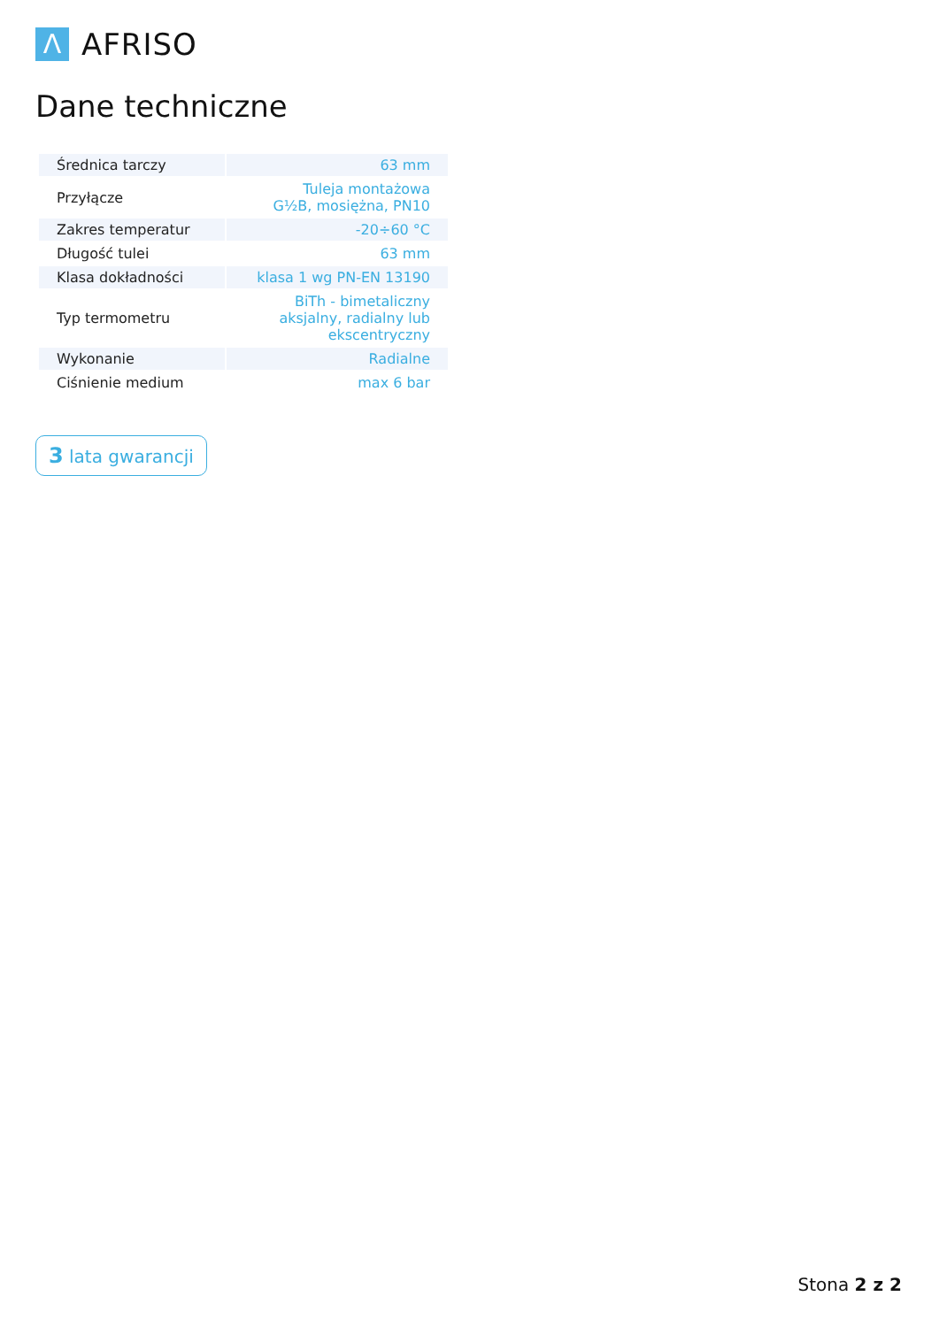Λ
AFRISO
Dane techniczne
| Średnica tarczy | 63 mm |
| Przyłącze | Tuleja montażowa G½B, mosiężna, PN10 |
| Zakres temperatur | -20÷60 °C |
| Długość tulei | 63 mm |
| Klasa dokładności | klasa 1 wg PN-EN 13190 |
| Typ termometru | BiTh - bimetaliczny aksjalny, radialny lub ekscentryczny |
| Wykonanie | Radialne |
| Ciśnienie medium | max 6 bar |
3 lata gwarancji
Stona 2 z 2